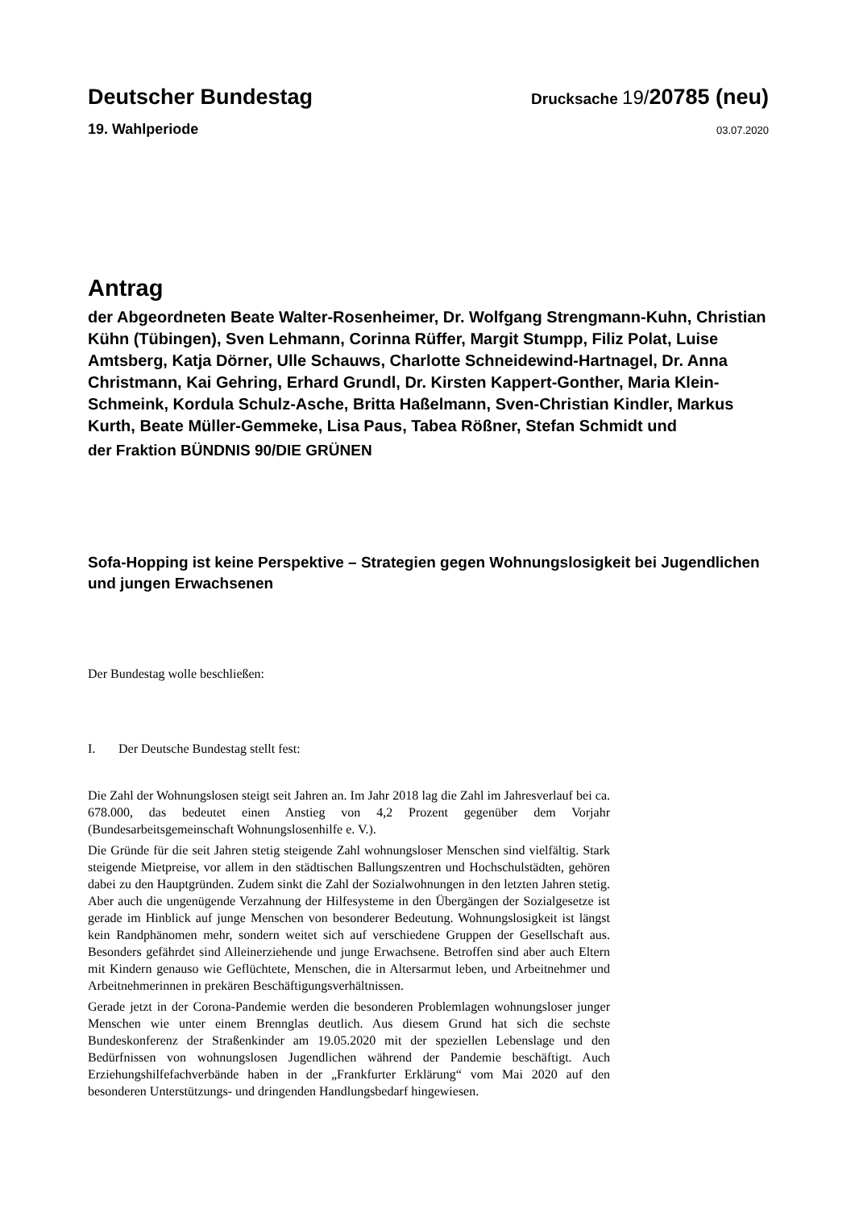Deutscher Bundestag
Drucksache 19/20785 (neu)
19. Wahlperiode
03.07.2020
Antrag
der Abgeordneten Beate Walter-Rosenheimer, Dr. Wolfgang Strengmann-Kuhn, Christian Kühn (Tübingen), Sven Lehmann, Corinna Rüffer, Margit Stumpp, Filiz Polat, Luise Amtsberg, Katja Dörner, Ulle Schauws, Charlotte Schneidewind-Hartnagel, Dr. Anna Christmann, Kai Gehring, Erhard Grundl, Dr. Kirsten Kappert-Gonther, Maria Klein-Schmeink, Kordula Schulz-Asche, Britta Haßelmann, Sven-Christian Kindler, Markus Kurth, Beate Müller-Gemmeke, Lisa Paus, Tabea Rößner, Stefan Schmidt und
der Fraktion BÜNDNIS 90/DIE GRÜNEN
Sofa-Hopping ist keine Perspektive – Strategien gegen Wohnungslosigkeit bei Jugendlichen und jungen Erwachsenen
Der Bundestag wolle beschließen:
I. Der Deutsche Bundestag stellt fest:
Die Zahl der Wohnungslosen steigt seit Jahren an. Im Jahr 2018 lag die Zahl im Jahresverlauf bei ca. 678.000, das bedeutet einen Anstieg von 4,2 Prozent gegenüber dem Vorjahr (Bundesarbeitsgemeinschaft Wohnungslosenhilfe e. V.).
Die Gründe für die seit Jahren stetig steigende Zahl wohnungsloser Menschen sind vielfältig. Stark steigende Mietpreise, vor allem in den städtischen Ballungszentren und Hochschulstädten, gehören dabei zu den Hauptgründen. Zudem sinkt die Zahl der Sozialwohnungen in den letzten Jahren stetig. Aber auch die ungenügende Verzahnung der Hilfesysteme in den Übergängen der Sozialgesetze ist gerade im Hinblick auf junge Menschen von besonderer Bedeutung. Wohnungslosigkeit ist längst kein Randphänomen mehr, sondern weitet sich auf verschiedene Gruppen der Gesellschaft aus. Besonders gefährdet sind Alleinerziehende und junge Erwachsene. Betroffen sind aber auch Eltern mit Kindern genauso wie Geflüchtete, Menschen, die in Altersarmut leben, und Arbeitnehmer und Arbeitnehmerinnen in prekären Beschäftigungsverhältnissen.
Gerade jetzt in der Corona-Pandemie werden die besonderen Problemlagen wohnungsloser junger Menschen wie unter einem Brennglas deutlich. Aus diesem Grund hat sich die sechste Bundeskonferenz der Straßenkinder am 19.05.2020 mit der speziellen Lebenslage und den Bedürfnissen von wohnungslosen Jugendlichen während der Pandemie beschäftigt. Auch Erziehungshilfefachverbände haben in der „Frankfurter Erklärung“ vom Mai 2020 auf den besonderen Unterstützungs- und dringenden Handlungsbedarf hingewiesen.